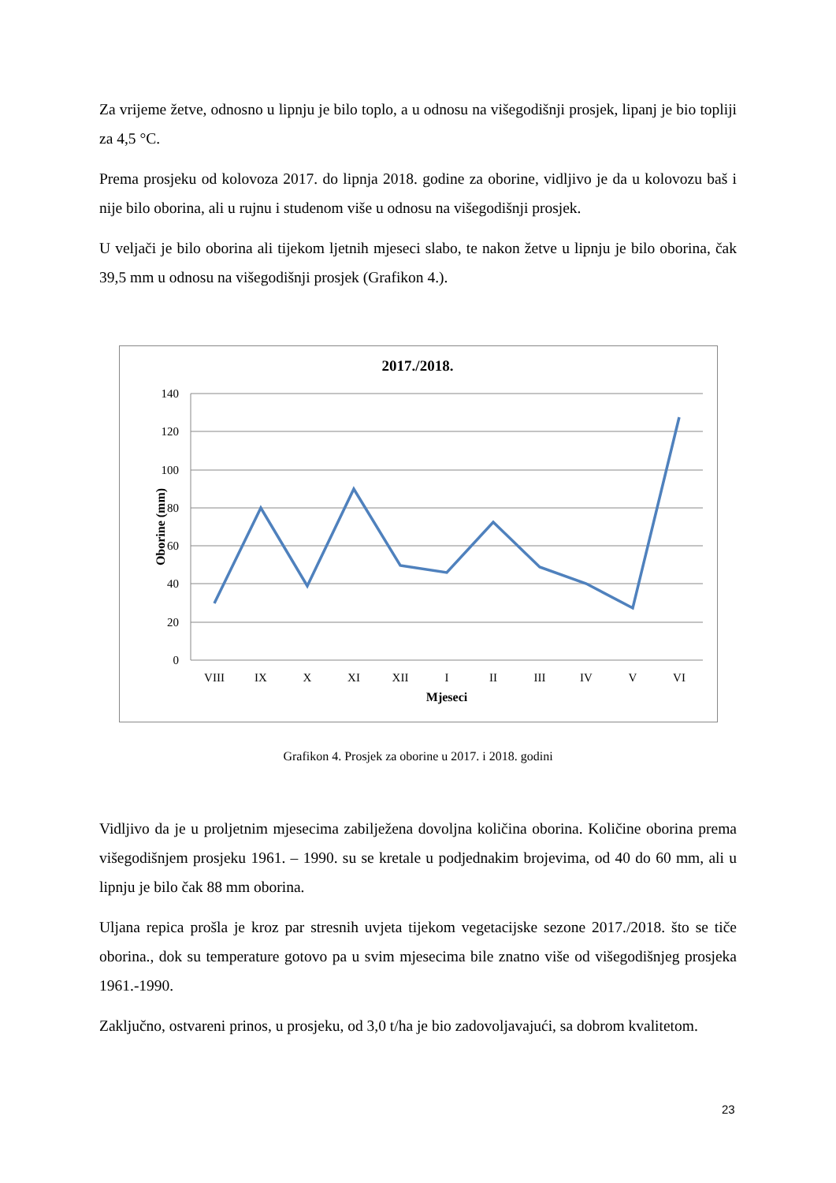Za vrijeme žetve, odnosno u lipnju je bilo toplo, a u odnosu na višegodišnji prosjek, lipanj je bio topliji za 4,5 °C.
Prema prosjeku od kolovoza 2017. do lipnja 2018. godine za oborine, vidljivo je da u kolovozu baš i nije bilo oborina, ali u rujnu i studenom više u odnosu na višegodišnji prosjek.
U veljači je bilo oborina ali tijekom ljetnih mjeseci slabo, te nakon žetve u lipnju je bilo oborina, čak 39,5 mm u odnosu na višegodišnji prosjek (Grafikon 4.).
2017./2018.
140
120
100
80
60
40
20
0
VIII
IX
X
XI
XII
I
II
III
IV
V
VI
Mjeseci
Oborine (mm)
Grafikon 4. Prosjek za oborine u 2017. i 2018. godini
Vidljivo da je u proljetnim mjesecima zabilježena dovoljna količina oborina. Količine oborina prema višegodišnjem prosjeku 1961. – 1990. su se kretale u podjednakim brojevima, od 40 do 60 mm, ali u lipnju je bilo čak 88 mm oborina.
Uljana repica prošla je kroz par stresnih uvjeta tijekom vegetacijske sezone 2017./2018. što se tiče oborina., dok su temperature gotovo pa u svim mjesecima bile znatno više od višegodišnjeg prosjeka 1961.-1990.
Zaključno, ostvareni prinos, u prosjeku, od 3,0 t/ha je bio zadovoljavajući, sa dobrom kvalitetom.
23